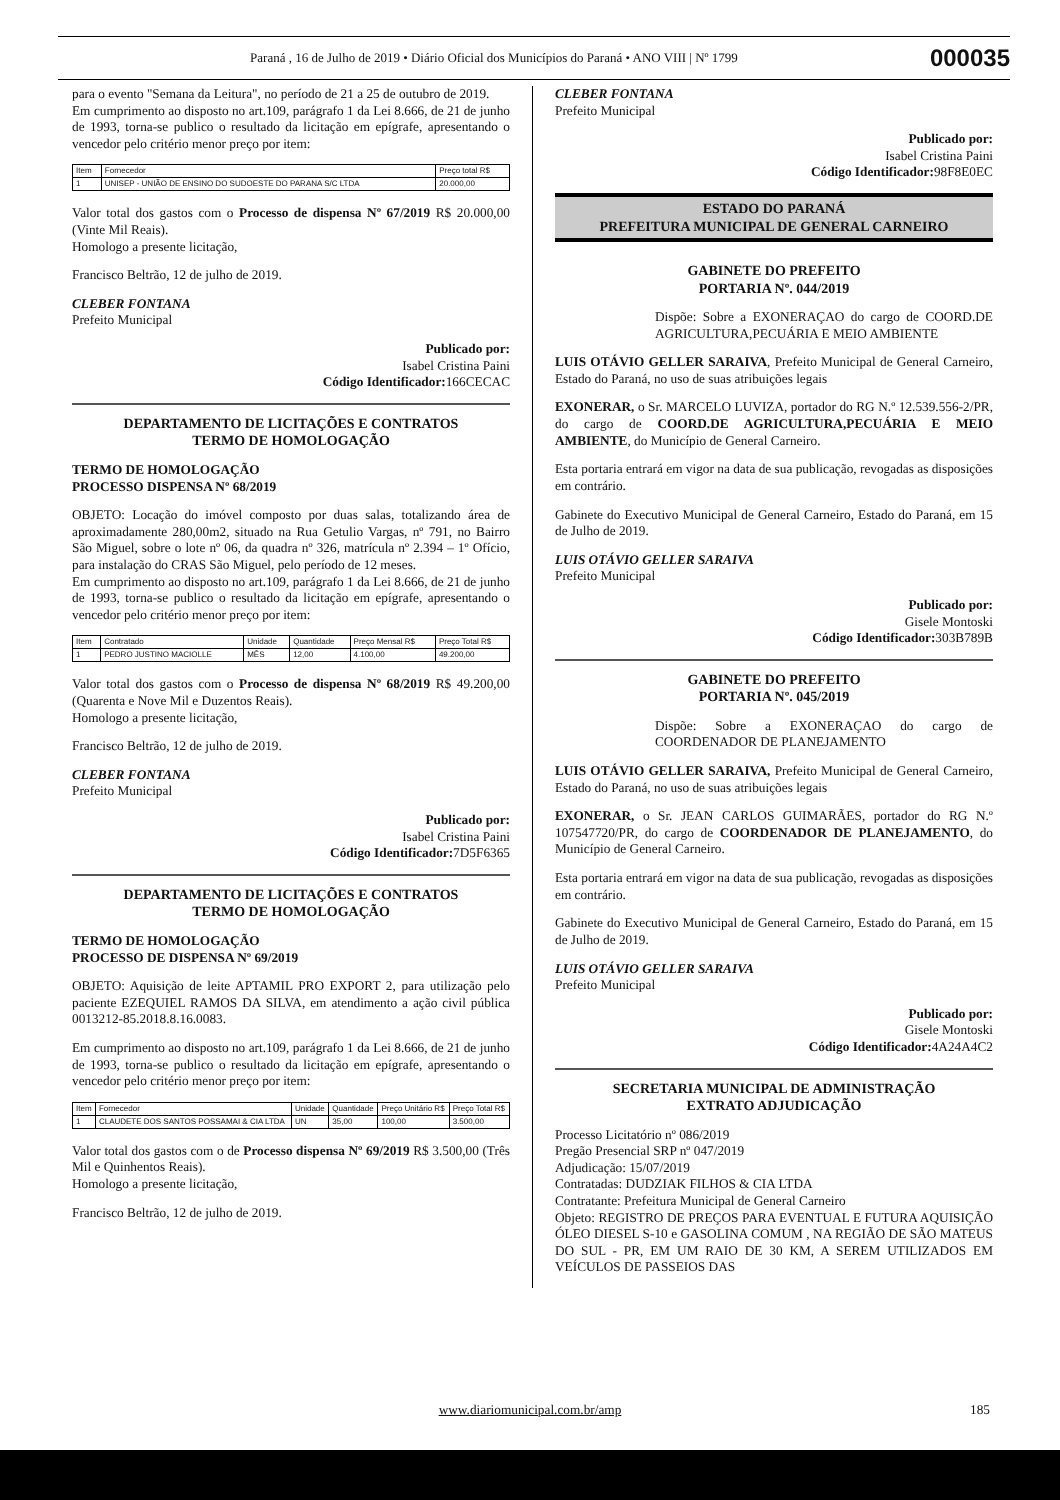Paraná , 16 de Julho de 2019 • Diário Oficial dos Municípios do Paraná • ANO VIII | Nº 1799 000035
para o evento "Semana da Leitura", no período de 21 a 25 de outubro de 2019.
Em cumprimento ao disposto no art.109, parágrafo 1 da Lei 8.666, de 21 de junho de 1993, torna-se publico o resultado da licitação em epígrafe, apresentando o vencedor pelo critério menor preço por item:
| Item | Fornecedor | Preço total R$ |
| --- | --- | --- |
| 1 | UNISEP - UNIÃO DE ENSINO DO SUDOESTE DO PARANA S/C LTDA | 20.000,00 |
Valor total dos gastos com o Processo de dispensa Nº 67/2019 R$ 20.000,00 (Vinte Mil Reais).
Homologo a presente licitação,
Francisco Beltrão, 12 de julho de 2019.
CLEBER FONTANA
Prefeito Municipal
Publicado por:
Isabel Cristina Paini
Código Identificador: 166CECAC
DEPARTAMENTO DE LICITAÇÕES E CONTRATOS
TERMO DE HOMOLOGAÇÃO
TERMO DE HOMOLOGAÇÃO
PROCESSO DISPENSA Nº 68/2019
OBJETO: Locação do imóvel composto por duas salas, totalizando área de aproximadamente 280,00m2, situado na Rua Getulio Vargas, nº 791, no Bairro São Miguel, sobre o lote nº 06, da quadra nº 326, matrícula nº 2.394 – 1º Ofício, para instalação do CRAS São Miguel, pelo período de 12 meses.
Em cumprimento ao disposto no art.109, parágrafo 1 da Lei 8.666, de 21 de junho de 1993, torna-se publico o resultado da licitação em epígrafe, apresentando o vencedor pelo critério menor preço por item:
| Item | Contratado | Unidade | Quantidade | Preço Mensal R$ | Preço Total R$ |
| --- | --- | --- | --- | --- | --- |
| 1 | PEDRO JUSTINO MACIOLLE | MÊS | 12,00 | 4.100,00 | 49.200,00 |
Valor total dos gastos com o Processo de dispensa Nº 68/2019 R$ 49.200,00 (Quarenta e Nove Mil e Duzentos Reais).
Homologo a presente licitação,
Francisco Beltrão, 12 de julho de 2019.
CLEBER FONTANA
Prefeito Municipal
Publicado por:
Isabel Cristina Paini
Código Identificador: 7D5F6365
DEPARTAMENTO DE LICITAÇÕES E CONTRATOS
TERMO DE HOMOLOGAÇÃO
TERMO DE HOMOLOGAÇÃO
PROCESSO DE DISPENSA Nº 69/2019
OBJETO: Aquisição de leite APTAMIL PRO EXPORT 2, para utilização pelo paciente EZEQUIEL RAMOS DA SILVA, em atendimento a ação civil pública 0013212-85.2018.8.16.0083.
Em cumprimento ao disposto no art.109, parágrafo 1 da Lei 8.666, de 21 de junho de 1993, torna-se publico o resultado da licitação em epígrafe, apresentando o vencedor pelo critério menor preço por item:
| Item | Fornecedor | Unidade | Quantidade | Preço Unitário R$ | Preço Total R$ |
| --- | --- | --- | --- | --- | --- |
| 1 | CLAUDETE DOS SANTOS POSSAMAI & CIA LTDA | UN | 35,00 | 100,00 | 3.500,00 |
Valor total dos gastos com o de Processo dispensa Nº 69/2019 R$ 3.500,00 (Três Mil e Quinhentos Reais).
Homologo a presente licitação,
Francisco Beltrão, 12 de julho de 2019.
CLEBER FONTANA
Prefeito Municipal
Publicado por:
Isabel Cristina Paini
Código Identificador: 98F8E0EC
ESTADO DO PARANÁ
PREFEITURA MUNICIPAL DE GENERAL CARNEIRO
GABINETE DO PREFEITO
PORTARIA Nº. 044/2019
Dispõe: Sobre a EXONERAÇAO do cargo de COORD.DE AGRICULTURA,PECUÁRIA E MEIO AMBIENTE
LUIS OTÁVIO GELLER SARAIVA, Prefeito Municipal de General Carneiro, Estado do Paraná, no uso de suas atribuições legais
EXONERAR, o Sr. MARCELO LUVIZA, portador do RG N.º 12.539.556-2/PR, do cargo de COORD.DE AGRICULTURA,PECUÁRIA E MEIO AMBIENTE, do Município de General Carneiro.
Esta portaria entrará em vigor na data de sua publicação, revogadas as disposições em contrário.
Gabinete do Executivo Municipal de General Carneiro, Estado do Paraná, em 15 de Julho de 2019.
LUIS OTÁVIO GELLER SARAIVA
Prefeito Municipal
Publicado por:
Gisele Montoski
Código Identificador: 303B789B
GABINETE DO PREFEITO
PORTARIA Nº. 045/2019
Dispõe: Sobre a EXONERAÇAO do cargo de COORDENADOR DE PLANEJAMENTO
LUIS OTÁVIO GELLER SARAIVA, Prefeito Municipal de General Carneiro, Estado do Paraná, no uso de suas atribuições legais
EXONERAR, o Sr. JEAN CARLOS GUIMARÃES, portador do RG N.º 107547720/PR, do cargo de COORDENADOR DE PLANEJAMENTO, do Município de General Carneiro.
Esta portaria entrará em vigor na data de sua publicação, revogadas as disposições em contrário.
Gabinete do Executivo Municipal de General Carneiro, Estado do Paraná, em 15 de Julho de 2019.
LUIS OTÁVIO GELLER SARAIVA
Prefeito Municipal
Publicado por:
Gisele Montoski
Código Identificador: 4A24A4C2
SECRETARIA MUNICIPAL DE ADMINISTRAÇÃO
EXTRATO ADJUDICAÇÃO
Processo Licitatório nº 086/2019
Pregão Presencial SRP nº 047/2019
Adjudicação: 15/07/2019
Contratadas: DUDZIAK FILHOS & CIA LTDA
Contratante: Prefeitura Municipal de General Carneiro
Objeto: REGISTRO DE PREÇOS PARA EVENTUAL E FUTURA AQUISIÇÃO ÓLEO DIESEL S-10 e GASOLINA COMUM , NA REGIÃO DE SÃO MATEUS DO SUL - PR, EM UM RAIO DE 30 KM, A SEREM UTILIZADOS EM VEÍCULOS DE PASSEIOS DAS
www.diariomunicipal.com.br/amp 185